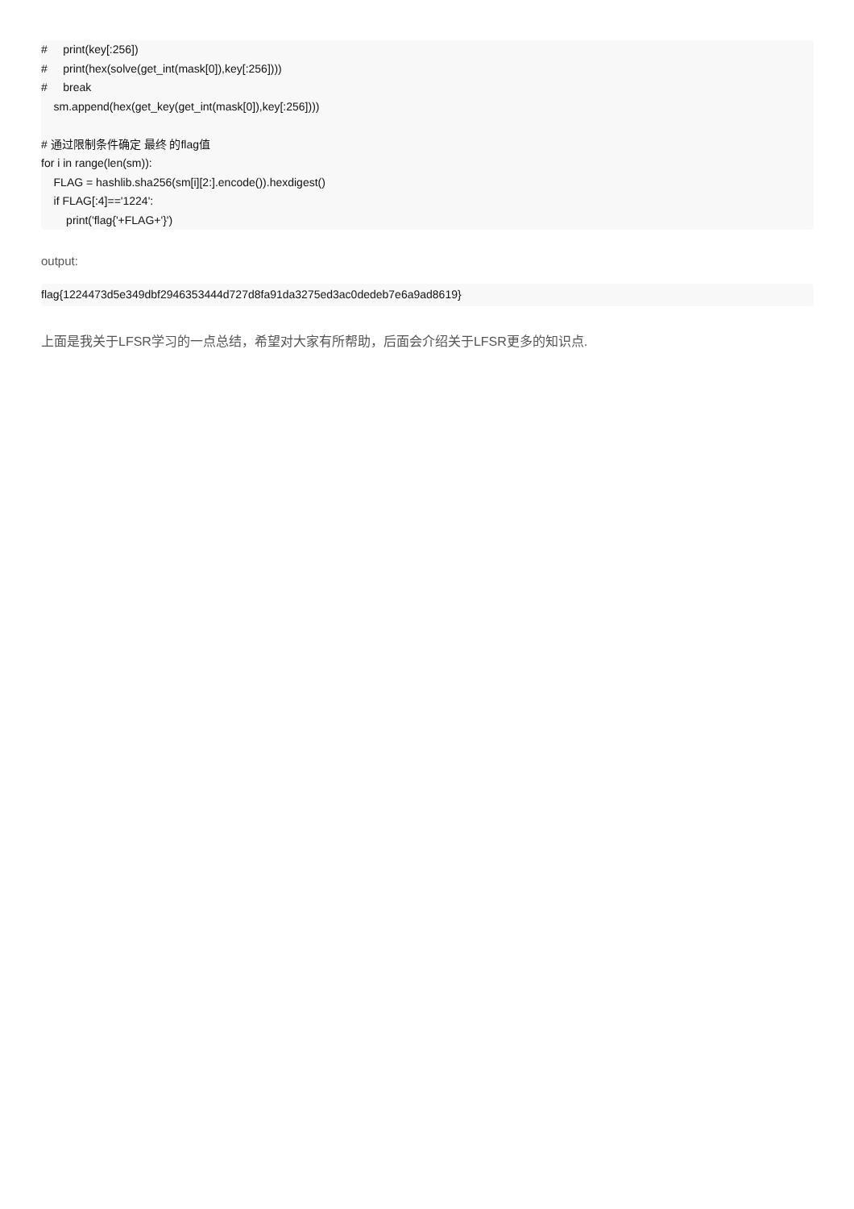# print(key[:256]) # print(hex(solve(get_int(mask[0]),key[:256]))) # break sm.append(hex(get_key(get_int(mask[0]),key[:256]))) # 通过限制条件确定 最终 的flag值 for i in range(len(sm)): FLAG = hashlib.sha256(sm[i][2:].encode()).hexdigest() if FLAG[:4]=='1224': print('flag{'+FLAG+'}')
output:
flag{1224473d5e349dbf2946353444d727d8fa91da3275ed3ac0dedeb7e6a9ad8619}
上面是我关于LFSR学习的一点总结，希望对大家有所帮助，后面会介绍关于LFSR更多的知识点.